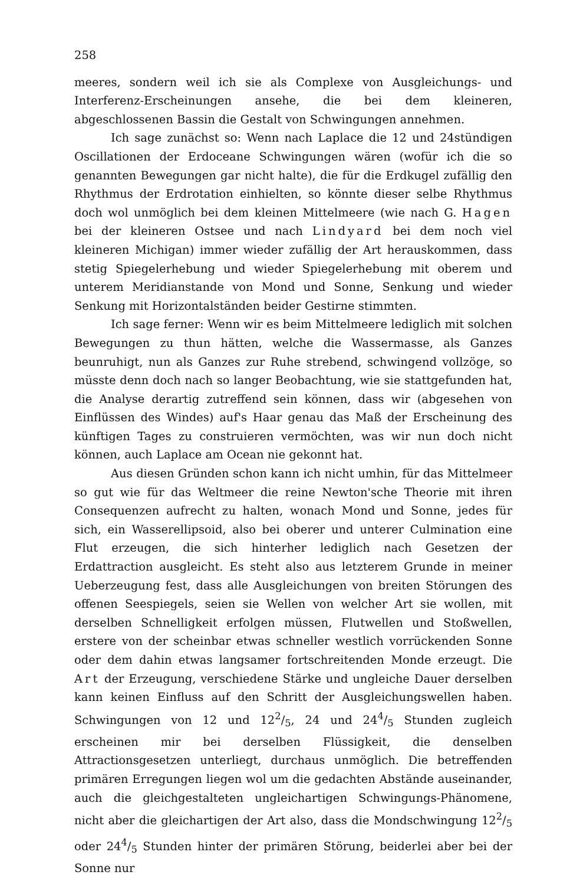258
meeres, sondern weil ich sie als Complexe von Ausgleichungs- und Interferenz-Erscheinungen ansehe, die bei dem kleineren, abgeschlossenen Bassin die Gestalt von Schwingungen annehmen.
Ich sage zunächst so: Wenn nach Laplace die 12 und 24stündigen Oscillationen der Erdoceane Schwingungen wären (wofür ich die so genannten Bewegungen gar nicht halte), die für die Erdkugel zufällig den Rhythmus der Erdrotation einhielten, so könnte dieser selbe Rhythmus doch wol unmöglich bei dem kleinen Mittelmeere (wie nach G. Hagen bei der kleineren Ostsee und nach Lindyard bei dem noch viel kleineren Michigan) immer wieder zufällig der Art herauskommen, dass stetig Spiegelerhebung und wieder Spiegelerhebung mit oberem und unterem Meridianstande von Mond und Sonne, Senkung und wieder Senkung mit Horizontalständen beider Gestirne stimmten.
Ich sage ferner: Wenn wir es beim Mittelmeere lediglich mit solchen Bewegungen zu thun hätten, welche die Wassermasse, als Ganzes beunruhigt, nun als Ganzes zur Ruhe strebend, schwingend vollzöge, so müsste denn doch nach so langer Beobachtung, wie sie stattgefunden hat, die Analyse derartig zutreffend sein können, dass wir (abgesehen von Einflüssen des Windes) auf's Haar genau das Maß der Erscheinung des künftigen Tages zu construieren vermöchten, was wir nun doch nicht können, auch Laplace am Ocean nie gekonnt hat.
Aus diesen Gründen schon kann ich nicht umhin, für das Mittelmeer so gut wie für das Weltmeer die reine Newton'sche Theorie mit ihren Consequenzen aufrecht zu halten, wonach Mond und Sonne, jedes für sich, ein Wasserellipsoid, also bei oberer und unterer Culmination eine Flut erzeugen, die sich hinterher lediglich nach Gesetzen der Erdattraction ausgleicht. Es steht also aus letzterem Grunde in meiner Ueberzeugung fest, dass alle Ausgleichungen von breiten Störungen des offenen Seespiegels, seien sie Wellen von welcher Art sie wollen, mit derselben Schnelligkeit erfolgen müssen, Flutwellen und Stoßwellen, erstere von der scheinbar etwas schneller westlich vorrückenden Sonne oder dem dahin etwas langsamer fortschreitenden Monde erzeugt. Die Art der Erzeugung, verschiedene Stärke und ungleiche Dauer derselben kann keinen Einfluss auf den Schritt der Ausgleichungswellen haben. Schwingungen von 12 und 122/5, 24 und 244/5 Stunden zugleich erscheinen mir bei derselben Flüssigkeit, die denselben Attractionsgesetzen unterliegt, durchaus unmöglich. Die betreffenden primären Erregungen liegen wol um die gedachten Abstände auseinander, auch die gleichgestalteten ungleichartigen Schwingungs-Phänomene, nicht aber die gleichartigen der Art also, dass die Mondschwingung 122/5 oder 244/5 Stunden hinter der primären Störung, beiderlei aber bei der Sonne nur